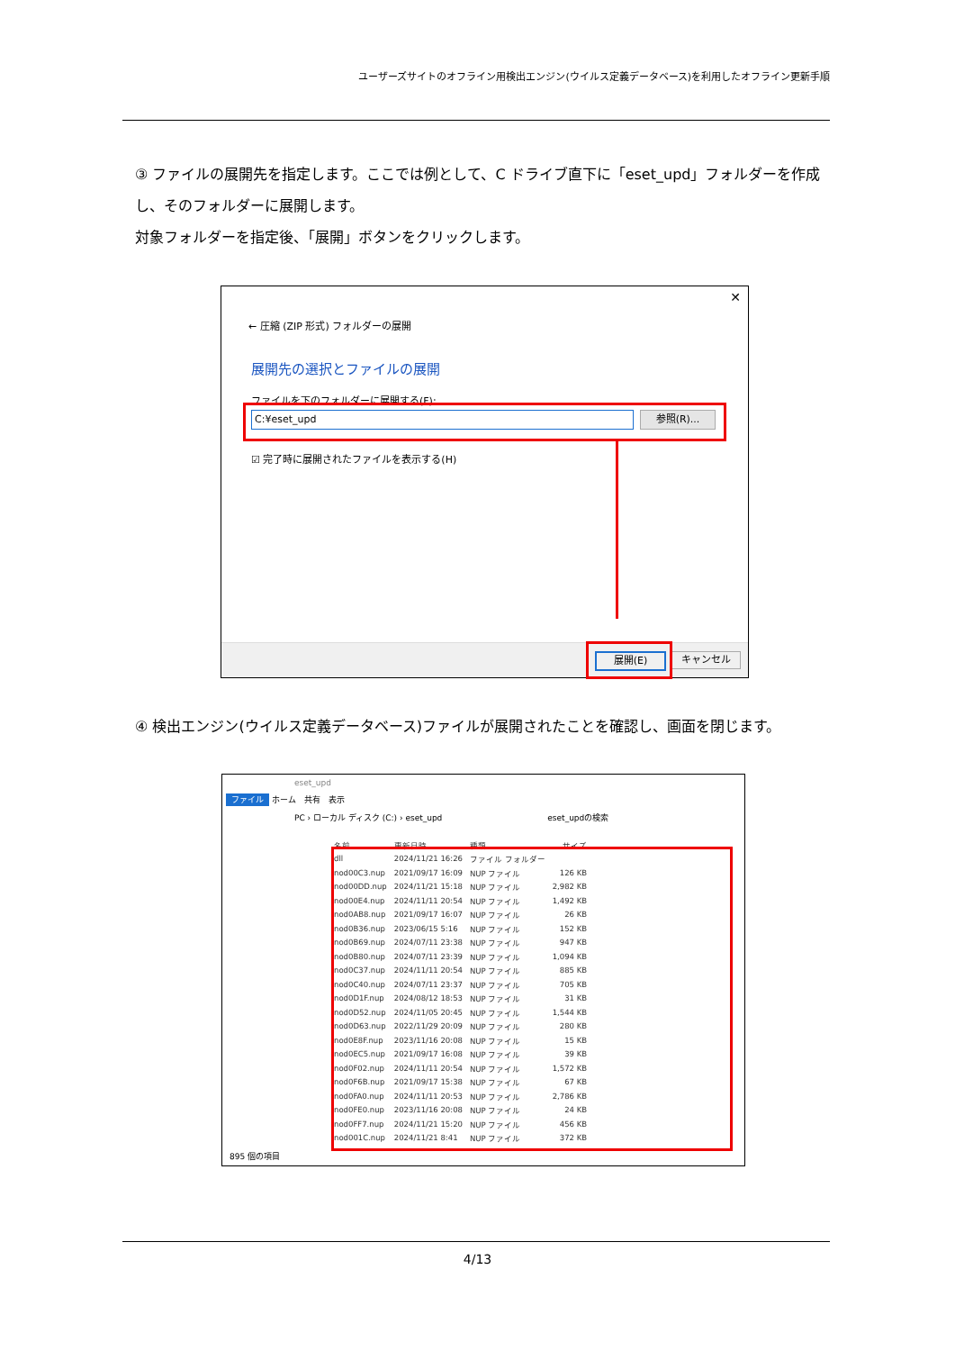ユーザーズサイトのオフライン用検出エンジン(ウイルス定義データベース)を利用したオフライン更新手順
③ ファイルの展開先を指定します。ここでは例として、C ドライブ直下に「eset_upd」フォルダーを作成し、そのフォルダーに展開します。
対象フォルダーを指定後、「展開」ボタンをクリックします。
✕
← 圧縮 (ZIP 形式) フォルダーの展開
展開先の選択とファイルの展開
ファイルを下のフォルダーに展開する(F):
C:¥eset_upd 参照(R)...
☑ 完了時に展開されたファイルを表示する(H)
展開(E) キャンセル
④ 検出エンジン(ウイルス定義データベース)ファイルが展開されたことを確認し、画面を閉じます。
eset_upd
ファイル ホーム　共有　表示
PC › ローカル ディスク (C:) › eset_upd　　　　　　　　　　　　　eset_updの検索
| 名前 | 更新日時 | 種類 | サイズ |
| dll | 2024/11/21 16:26 | ファイル フォルダー | |
| nod00C3.nup | 2021/09/17 16:09 | NUP ファイル | 126 KB |
| nod00DD.nup | 2024/11/21 15:18 | NUP ファイル | 2,982 KB |
| nod00E4.nup | 2024/11/11 20:54 | NUP ファイル | 1,492 KB |
| nod0AB8.nup | 2021/09/17 16:07 | NUP ファイル | 26 KB |
| nod0B36.nup | 2023/06/15 5:16 | NUP ファイル | 152 KB |
| nod0B69.nup | 2024/07/11 23:38 | NUP ファイル | 947 KB |
| nod0B80.nup | 2024/07/11 23:39 | NUP ファイル | 1,094 KB |
| nod0C37.nup | 2024/11/11 20:54 | NUP ファイル | 885 KB |
| nod0C40.nup | 2024/07/11 23:37 | NUP ファイル | 705 KB |
| nod0D1F.nup | 2024/08/12 18:53 | NUP ファイル | 31 KB |
| nod0D52.nup | 2024/11/05 20:45 | NUP ファイル | 1,544 KB |
| nod0D63.nup | 2022/11/29 20:09 | NUP ファイル | 280 KB |
| nod0E8F.nup | 2023/11/16 20:08 | NUP ファイル | 15 KB |
| nod0EC5.nup | 2021/09/17 16:08 | NUP ファイル | 39 KB |
| nod0F02.nup | 2024/11/11 20:54 | NUP ファイル | 1,572 KB |
| nod0F6B.nup | 2021/09/17 15:38 | NUP ファイル | 67 KB |
| nod0FA0.nup | 2024/11/11 20:53 | NUP ファイル | 2,786 KB |
| nod0FE0.nup | 2023/11/16 20:08 | NUP ファイル | 24 KB |
| nod0FF7.nup | 2024/11/21 15:20 | NUP ファイル | 456 KB |
| nod001C.nup | 2024/11/21 8:41 | NUP ファイル | 372 KB |
895 個の項目
4/13